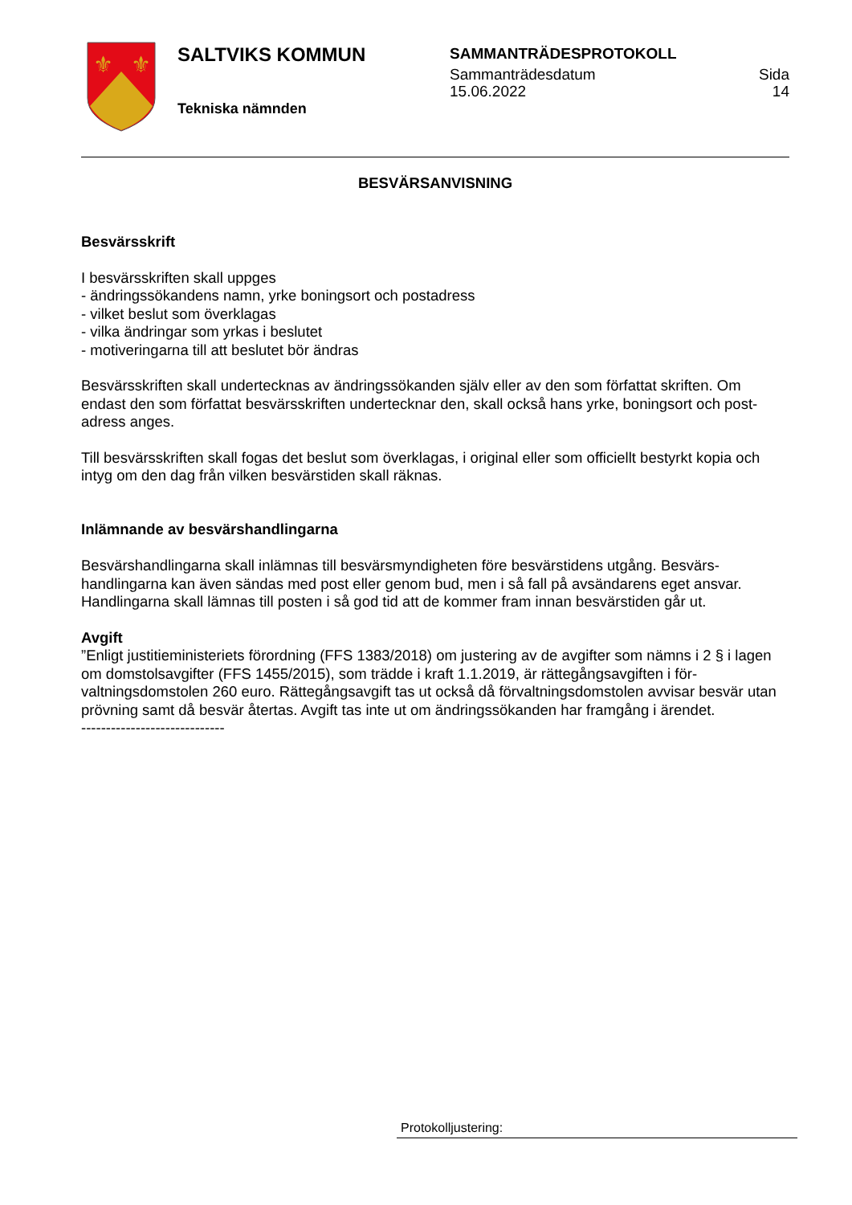⚜
⚜
SALTVIKS KOMMUN
Tekniska nämnden
SAMMANTRÄDESPROTOKOLL
Sammanträdesdatum Sida
15.06.2022 14
BESVÄRSANVISNING
Besvärsskrift
I besvärsskriften skall uppges
- ändringssökandens namn, yrke boningsort och postadress
- vilket beslut som överklagas
- vilka ändringar som yrkas i beslutet
- motiveringarna till att beslutet bör ändras
Besvärsskriften skall undertecknas av ändringssökanden själv eller av den som författat skriften. Om endast den som författat besvärsskriften undertecknar den, skall också hans yrke, boningsort och post-adress anges.
Till besvärsskriften skall fogas det beslut som överklagas, i original eller som officiellt bestyrkt kopia och intyg om den dag från vilken besvärstiden skall räknas.
Inlämnande av besvärshandlingarna
Besvärshandlingarna skall inlämnas till besvärsmyndigheten före besvärstidens utgång. Besvärs-handlingarna kan även sändas med post eller genom bud, men i så fall på avsändarens eget ansvar. Handlingarna skall lämnas till posten i så god tid att de kommer fram innan besvärstiden går ut.
Avgift
”Enligt justitieministeriets förordning (FFS 1383/2018) om justering av de avgifter som nämns i 2 § i lagen om domstolsavgifter (FFS 1455/2015), som trädde i kraft 1.1.2019, är rättegångsavgiften i för-valtningsdomstolen 260 euro. Rättegångsavgift tas ut också då förvaltningsdomstolen avvisar besvär utan prövning samt då besvär återtas. Avgift tas inte ut om ändringssökanden har framgång i ärendet.
-----------------------------
Protokolljustering: